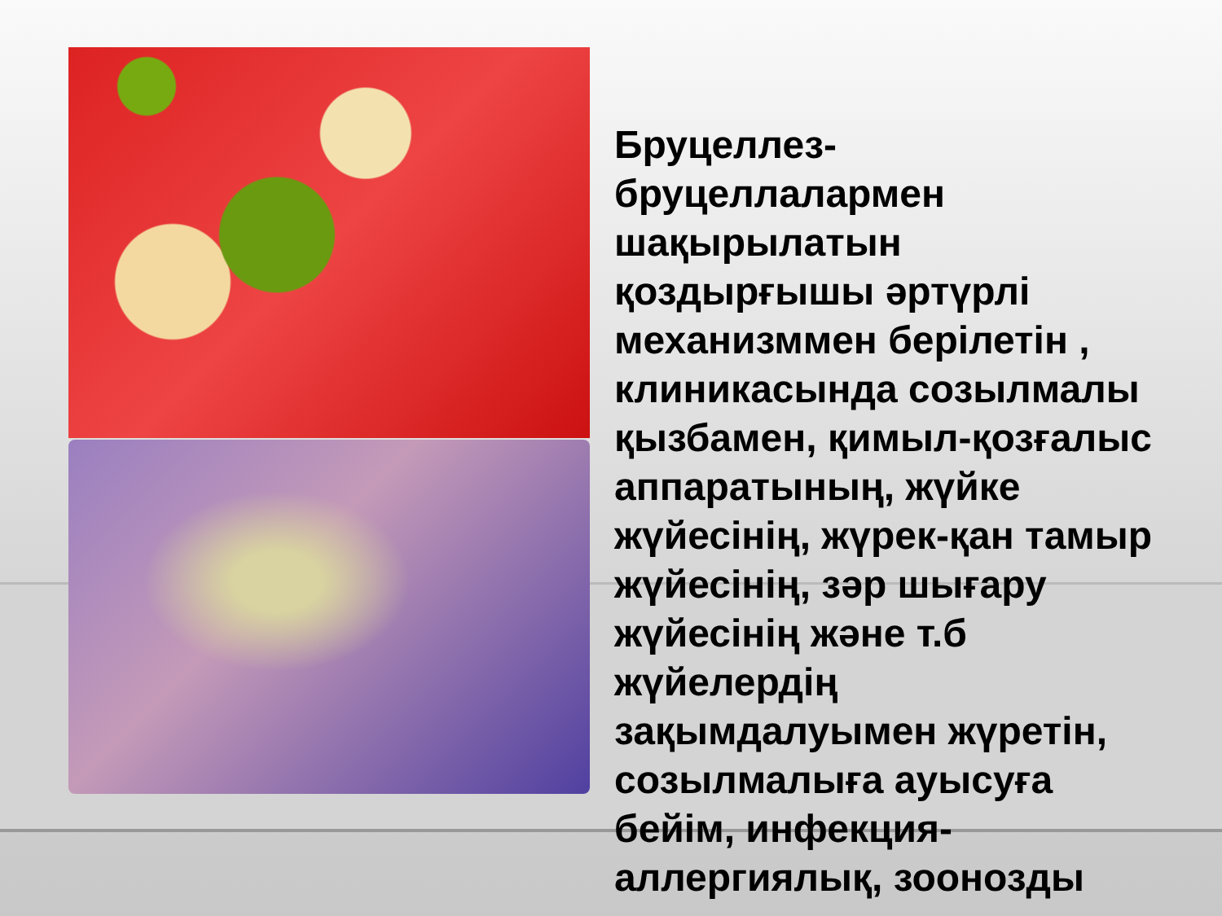Бруцеллез-
бруцеллалармен
шақырылатын
қоздырғышы әртүрлі
механизммен берілетін ,
клиникасында созылмалы
қызбамен, қимыл-қозғалыс
аппаратының, жүйке
жүйесінің, жүрек-қан тамыр
жүйесінің, зәр шығару
жүйесінің және т.б
жүйелердің
зақымдалуымен жүретін,
созылмалыға ауысуға
бейім, инфекция-
аллергиялық, зоонозды